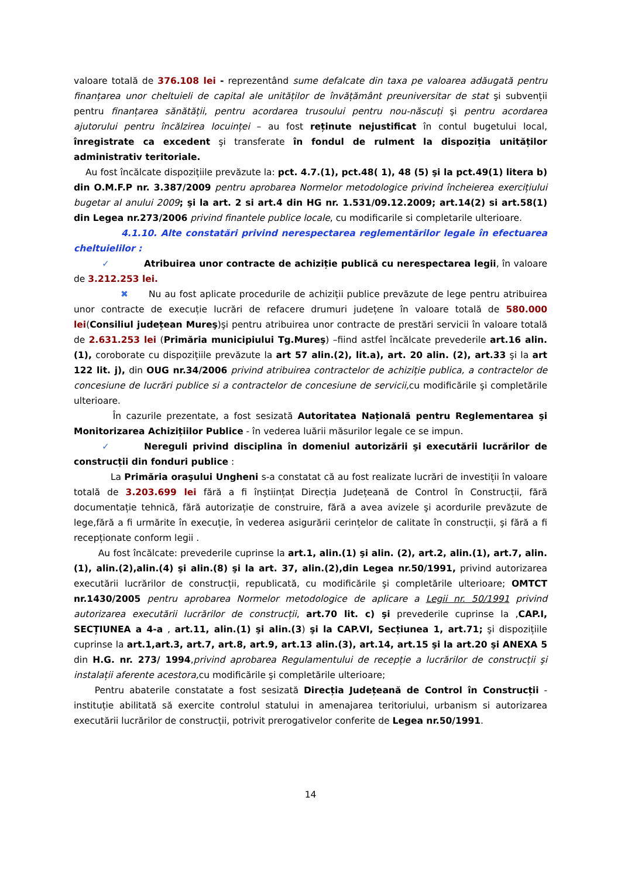valoare totală de 376.108 lei - reprezentând sume defalcate din taxa pe valoarea adăugată pentru finanțarea unor cheltuieli de capital ale unităților de învățământ preuniversitar de stat şi subvenții pentru finanțarea sănătății, pentru acordarea trusoului pentru nou-născuți şi pentru acordarea ajutorului pentru încălzirea locuinței – au fost reținute nejustificat în contul bugetului local, înregistrate ca excedent şi transferate în fondul de rulment la dispoziția unităților administrativ teritoriale.
Au fost încălcate dispozițiile prevăzute la: pct. 4.7.(1), pct.48( 1), 48 (5) şi la pct.49(1) litera b) din O.M.F.P nr. 3.387/2009 pentru aprobarea Normelor metodologice privind încheierea exercițiului bugetar al anului 2009; şi la art. 2 si art.4 din HG nr. 1.531/09.12.2009; art.14(2) si art.58(1) din Legea nr.273/2006 privind finantele publice locale, cu modificarile si completarile ulterioare.
4.1.10. Alte constatări privind nerespectarea reglementărilor legale în efectuarea cheltuielilor :
✓ Atribuirea unor contracte de achiziție publică cu nerespectarea legii, în valoare de 3.212.253 lei.
✖ Nu au fost aplicate procedurile de achiziții publice prevăzute de lege pentru atribuirea unor contracte de execuție lucrări de refacere drumuri județene în valoare totală de 580.000 lei(Consiliul județean Mureş)şi pentru atribuirea unor contracte de prestări servicii în valoare totală de 2.631.253 lei (Primăria municipiului Tg.Mureş) –fiind astfel încălcate prevederile art.16 alin.(1), coroborate cu dispozițiile prevăzute la art 57 alin.(2), lit.a), art. 20 alin. (2), art.33 şi la art 122 lit. j), din OUG nr.34/2006 privind atribuirea contractelor de achiziție publica, a contractelor de concesiune de lucrări publice si a contractelor de concesiune de servicii, cu modificările şi completările ulterioare.
În cazurile prezentate, a fost sesizată Autoritatea Națională pentru Reglementarea şi Monitorizarea Achizițiilor Publice - în vederea luării măsurilor legale ce se impun.
✓ Nereguli privind disciplina în domeniul autorizării şi executării lucrărilor de construcții din fonduri publice :
La Primăria oraşului Ungheni s-a constatat că au fost realizate lucrări de investiții în valoare totală de 3.203.699 lei fără a fi înştiințat Direcția Județeană de Control în Construcții, fără documentație tehnică, fără autorizație de construire, fără a avea avizele şi acordurile prevăzute de lege,fără a fi urmărite în execuție, în vederea asigurării cerințelor de calitate în construcții, şi fără a fi recepționate conform legii .
Au fost încălcate: prevederile cuprinse la art.1, alin.(1) şi alin. (2), art.2, alin.(1), art.7, alin.(1), alin.(2),alin.(4) şi alin.(8) şi la art. 37, alin.(2),din Legea nr.50/1991, privind autorizarea executării lucrărilor de construcții, republicată, cu modificările şi completările ulterioare; OMTCT nr.1430/2005 pentru aprobarea Normelor metodologice de aplicare a Legii nr. 50/1991 privind autorizarea executării lucrărilor de construcții, art.70 lit. c) şi prevederile cuprinse la ,CAP.I, SECȚIUNEA a 4-a , art.11, alin.(1) şi alin.(3) şi la CAP.VI, Secțiunea 1, art.71; şi dispozițiile cuprinse la art.1,art.3, art.7, art.8, art.9, art.13 alin.(3), art.14, art.15 şi la art.20 şi ANEXA 5 din H.G. nr. 273/ 1994,privind aprobarea Regulamentului de recepție a lucrărilor de construcții şi instalații aferente acestora, cu modificările şi completările ulterioare;
Pentru abaterile constatate a fost sesizată Direcția Județeană de Control în Construcții - instituție abilitată să exercite controlul statului in amenajarea teritoriului, urbanism si autorizarea executării lucrărilor de construcții, potrivit prerogativelor conferite de Legea nr.50/1991.
14